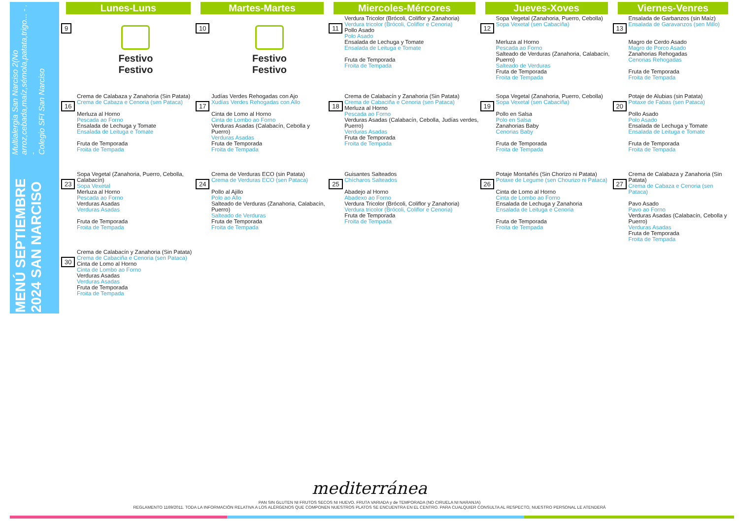MENÚ SEPTIEMBRE 2024 SAN NARCISO
Multialergia San Narciso 2(No arroz,cebada,maíz,sémola,patata,trigo... - . -
Colegio SFI San Narciso
| Lunes-Luns | | Martes-Martes | | Miercoles-Mércores | | Jueves-Xoves | | Viernes-Venres | | |
| --- | --- | --- | --- | --- | --- | --- | --- | --- | --- | --- |
| 9 | Festivo Festivo | 10 | Festivo Festivo | 11 | Verdura Tricolor (Brócoli, Coliflor y Zanahoria) Verdura tricolor (Brócoli, Coliflor e Cenoria) Pollo Asado Polo Asado Ensalada de Lechuga y Tomate Ensalada de Leituga e Tomate Fruta de Temporada Froita de Tempada | 12 | Sopa Vegetal (Zanahoria, Puerro, Cebolla) Sopa Vexetal (sen Cabaciña) Merluza al Horno Pescada ao Forno Salteado de Verduras (Zanahoria, Calabacín, Puerro) Salteado de Verduras Fruta de Temporada Froita de Tempada | 13 | Ensalada de Garbanzos (sin Maíz) Ensalada de Garavanzos (sen Millo) Magro de Cerdo Asado Magro de Porco Asado Zanahorias Rehogadas Cenorias Rehogadas Fruta de Temporada Froita de Tempada | |
| 16 | Crema de Calabaza y Zanahoria (Sin Patata) Crema de Cabaza e Cenoria (sen Pataca) Merluza al Horno Pescada ao Forno Ensalada de Lechuga y Tomate Ensalada de Leituga e Tomate Fruta de Temporada Froita de Tempada | 17 | Judías Verdes Rehogadas con Ajo Xudías Verdes Rehogadas con Allo Cinta de Lomo al Horno Cinta de Lombo ao Forno Verduras Asadas (Calabacín, Cebolla y Puerro) Verduras Asadas Fruta de Temporada Froita de Tempada | 18 | Crema de Calabacín y Zanahoria (Sin Patata) Crema de Cabaciña e Cenoria (sen Pataca) Merluza al Horno Pescada ao Forno Verduras Asadas (Calabacín, Cebolla, Judías verdes, Puerro) Verduras Asadas Fruta de Temporada Froita de Tempada | 19 | Sopa Vegetal (Zanahoria, Puerro, Cebolla) Sopa Vexetal (sen Cabaciña) Pollo en Salsa Polo en Salsa Zanahorias Baby Cenorias Baby Fruta de Temporada Froita de Tempada | 20 | Potaje de Alubias (sin Patata) Potaxe de Fabas (sen Pataca) Pollo Asado Polo Asado Ensalada de Lechuga y Tomate Ensalada de Leituga e Tomate Fruta de Temporada Froita de Tempada | |
| 23 | Sopa Vegetal (Zanahoria, Puerro, Cebolla, Calabacín) Sopa Vexetal Merluza al Horno Pescada ao Forno Verduras Asadas Verduras Asadas Fruta de Temporada Froita de Tempada | 24 | Crema de Verduras ECO (sin Patata) Crema de Verduras ECO (sen Pataca) Pollo al Ajillo Polo ao Allo Salteado de Verduras (Zanahoria, Calabacín, Puerro) Salteado de Verduras Fruta de Temporada Froita de Tempada | 25 | Guisantes Salteados Chícharos Salteados Abadejo al Horno Abadexo ao Forno Verdura Tricolor (Brócoli, Coliflor y Zanahoria) Verdura tricolor (Brócoli, Coliflor e Cenoria) Fruta de Temporada Froita de Tempada | 26 | Potaje Montañés (Sin Chorizo ni Patata) Potaxe de Legume (sen Chourizo ni Pataca) Cinta de Lomo al Horno Cinta de Lombo ao Forno Ensalada de Lechuga y Zanahoria Ensalada de Leituga e Cenoria Fruta de Temporada Froita de Tempada | 27 | Crema de Calabaza y Zanahoria (Sin Patata) Crema de Cabaza e Cenoria (sen Pataca) Pavo Asado Pavo ao Forno Verduras Asadas (Calabacín, Cebolla y Puerro) Verduras Asadas Fruta de Temporada Froita de Tempada | |
| 30 | Crema de Calabacín y Zanahoria (Sin Patata) Crema de Cabaciña e Cenoria (sen Pataca) Cinta de Lomo al Horno Cinta de Lombo ao Forno Verduras Asadas Verduras Asadas Fruta de Temporada Froita de Tempada | | | | | | | | | |
mediterránea
PAN SIN GLUTEN NI FRUTOS SECOS NI HUEVO. FRUTA VARIADA y de TEMPORADA (NO CIRUELA NI NARANJA)
REGLAMENTO 1169/2011. TODA LA INFORMACIÓN RELATIVA A LOS ALÉRGENOS QUE COMPONEN NUESTROS PLATOS SE ENCUENTRA EN EL CENTRO. PARA CUALQUIER CONSULTA AL RESPECTO, NUESTRO PERSONAL LE ATENDERÁ